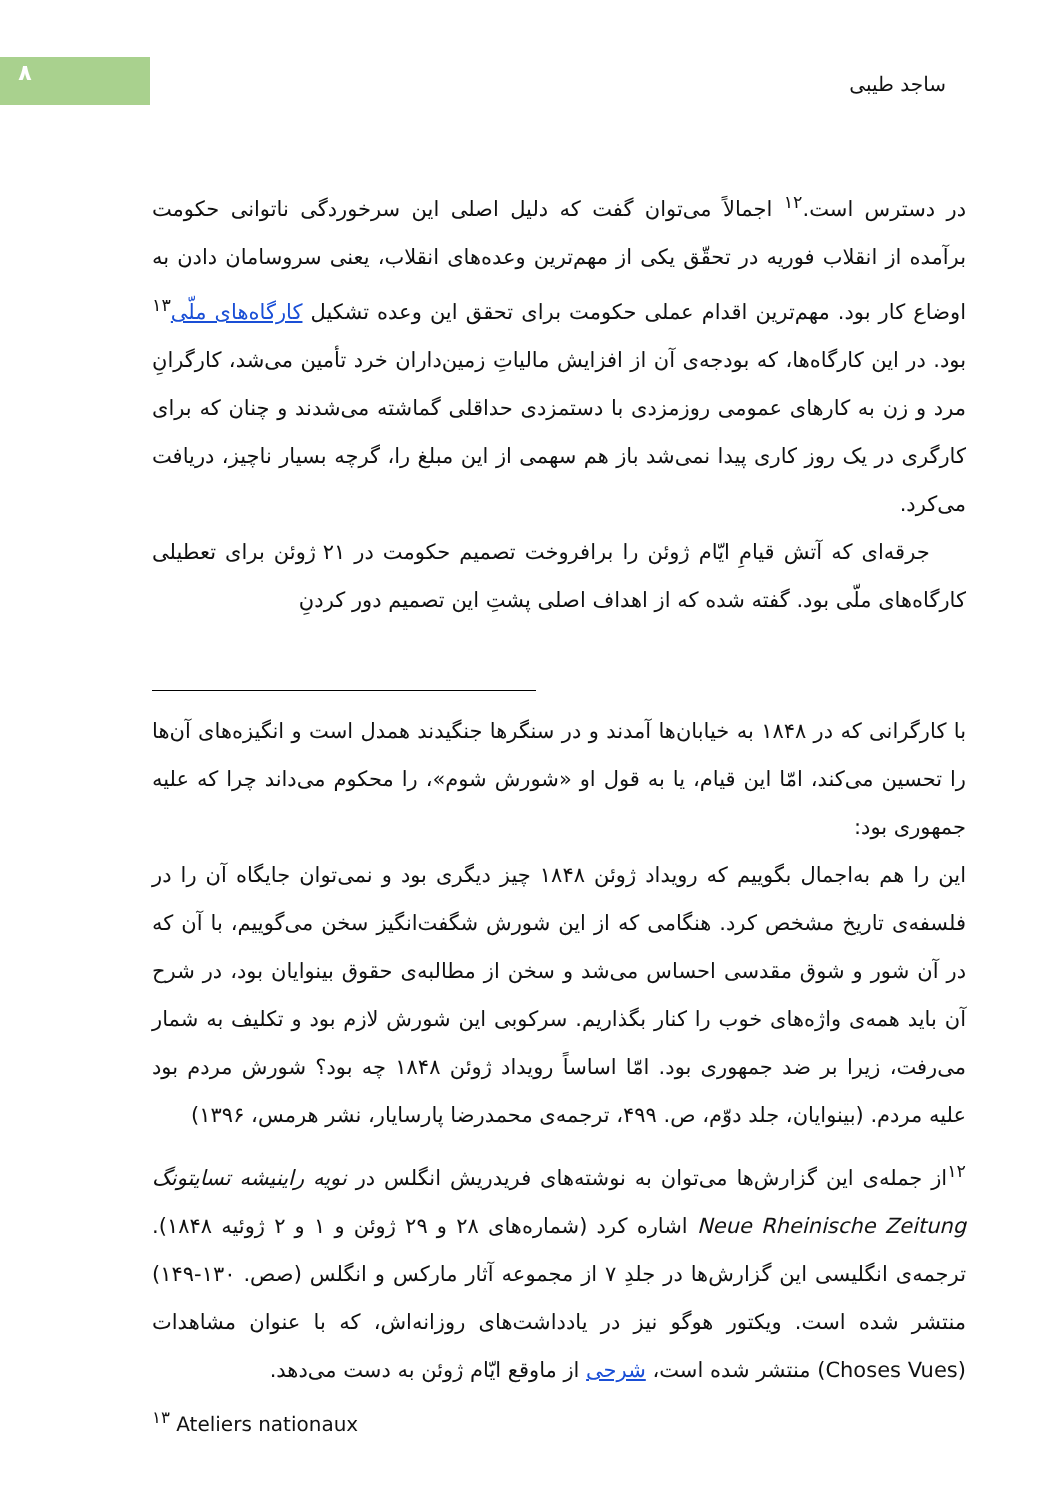۸ ساجد طیبی
در دسترس است.<sup>۱۲</sup> اجمالاً می‌توان گفت که دلیل اصلی این سرخوردگی ناتوانی حکومت برآمده از انقلاب فوریه در تحقّق یکی از مهم‌ترین وعده‌های انقلاب، یعنی سروسامان دادن به اوضاع کار بود. مهم‌ترین اقدام عملی حکومت برای تحقق این وعده تشکیل کارگاه‌های ملّی<sup>۱۳</sup> بود. در این کارگاه‌ها، که بودجه‌ی آن از افزایش مالیاتِ زمین‌داران خرد تأمین می‌شد، کارگرانِ مرد و زن به کارهای عمومی روزمزدی با دستمزدی حداقلی گماشته می‌شدند و چنان که برای کارگری در یک روز کاری پیدا نمی‌شد باز هم سهمی از این مبلغ را، گرچه بسیار ناچیز، دریافت می‌کرد.
جرقه‌ای که آتش قیامِ ایّام ژوئن را برافروخت تصمیم حکومت در ۲۱ ژوئن برای تعطیلی کارگاه‌های ملّی بود. گفته شده که از اهداف اصلی پشتِ این تصمیم دور کردنِ
با کارگرانی که در ۱۸۴۸ به خیابان‌ها آمدند و در سنگرها جنگیدند همدل است و انگیزه‌های آن‌ها را تحسین می‌کند، امّا این قیام، یا به قول او «شورش شوم»، را محکوم می‌داند چرا که علیه جمهوری بود:
این را هم به‌اجمال بگوییم که رویداد ژوئن ۱۸۴۸ چیز دیگری بود و نمی‌توان جایگاه آن را در فلسفه‌ی تاریخ مشخص کرد. هنگامی که از این شورش شگفت‌انگیز سخن می‌گوییم، با آن که در آن شور و شوق مقدسی احساس می‌شد و سخن از مطالبه‌ی حقوق بینوایان بود، در شرح آن باید همه‌ی واژه‌های خوب را کنار بگذاریم. سرکوبی این شورش لازم بود و تکلیف به شمار می‌رفت، زیرا بر ضد جمهوری بود. امّا اساساً رویداد ژوئن ۱۸۴۸ چه بود؟ شورش مردم بود علیه مردم. (بینوایان، جلد دوّم، ص. ۴۹۹، ترجمه‌ی محمدرضا پارسایار، نشر هرمس، ۱۳۹۶)
<sup>۱۲</sup> از جمله‌ی این گزارش‌ها می‌توان به نوشته‌های فریدریش انگلس در نویه راینیشه تسایتونگ Neue Rheinische Zeitung اشاره کرد (شماره‌های ۲۸ و ۲۹ ژوئن و ۱ و ۲ ژوئیه ۱۸۴۸). ترجمه‌ی انگلیسی این گزارش‌ها در جلدِ ۷ از مجموعه آثار مارکس و انگلس (صص. ۱۳۰-۱۴۹) منتشر شده است. ویکتور هوگو نیز در یادداشت‌های روزانه‌اش، که با عنوان مشاهدات (Choses Vues) منتشر شده است، شرحی از ماوقع ایّام ژوئن به دست می‌دهد.
<sup>۱۳</sup> Ateliers nationaux